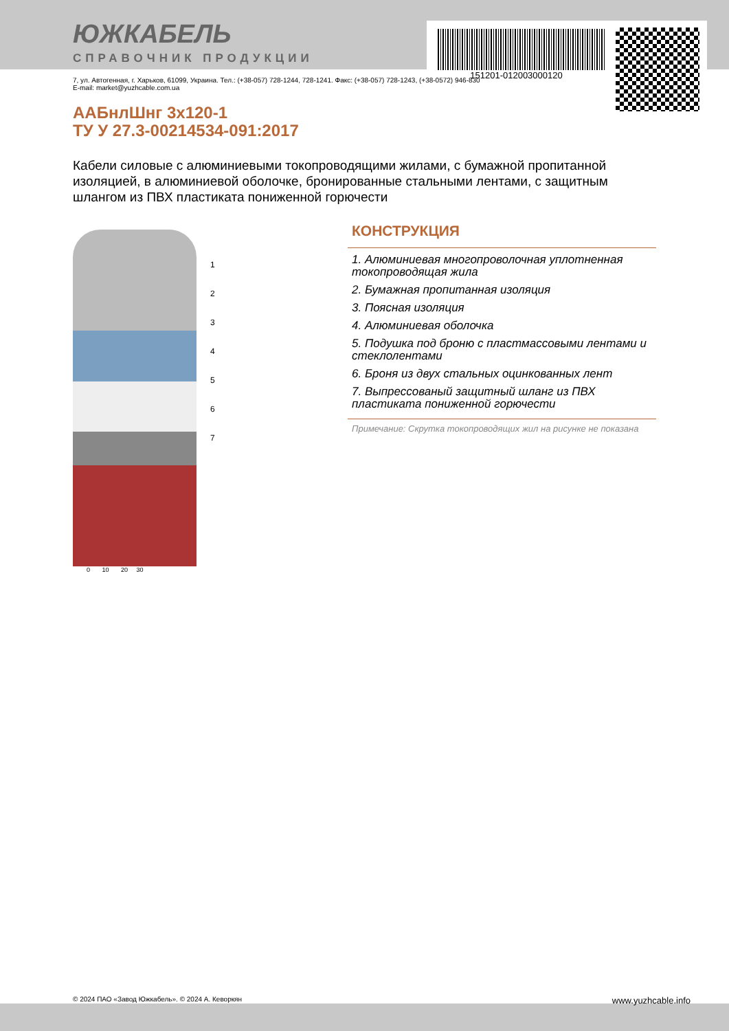151201-012003000120
ЮЖКАБЕЛЬ
СПРАВОЧНИК ПРОДУКЦИИ
7, ул. Автогенная, г. Харьков, 61099, Украина. Тел.: (+38-057) 728-1244, 728-1241. Факс: (+38-057) 728-1243, (+38-0572) 946-830
E-mail: market@yuzhcable.com.ua
ААБнлШнг 3х120-1
ТУ У 27.3-00214534-091:2017
Кабели силовые с алюминиевыми токопроводящими жилами, с бумажной пропитанной изоляцией, в алюминиевой оболочке, бронированные стальными лентами, с защитным шлангом из ПВХ пластиката пониженной горючести
1
2
3
4
5
6
7
0 10 20 30
КОНСТРУКЦИЯ
1. Алюминиевая многопроволочная уплотненная токопроводящая жила
2. Бумажная пропитанная изоляция
3. Поясная изоляция
4. Алюминиевая оболочка
5. Подушка под броню с пластмассовыми лентами и стеклолентами
6. Броня из двух стальных оцинкованных лент
7. Выпрессованый защитный шланг из ПВХ пластиката пониженной горючести
Примечание: Скрутка токопроводящих жил на рисунке не показана
© 2024 ПАО «Завод Южкабель». © 2024 А. Кеворкян www.yuzhcable.info